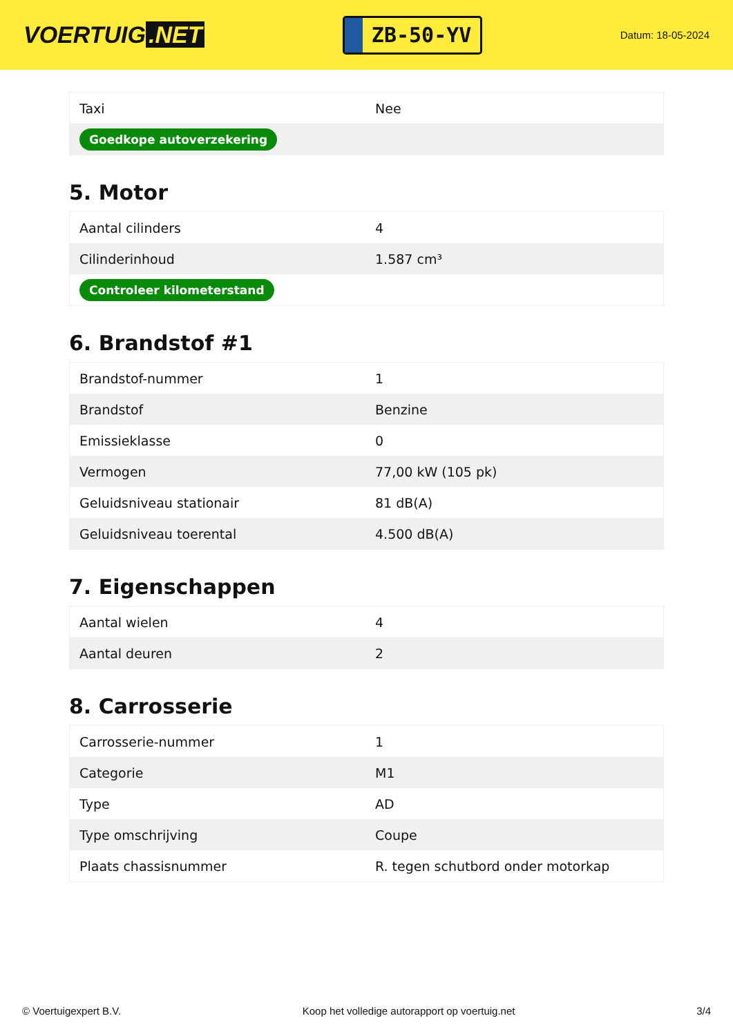VOERTUIG.NET
ZB-50-YV
Datum: 18-05-2024
| Taxi | Nee |
| Goedkope autoverzekering | |
5. Motor
| Aantal cilinders | 4 |
| Cilinderinhoud | 1.587 cm³ |
| Controleer kilometerstand | |
6. Brandstof #1
| Brandstof-nummer | 1 |
| Brandstof | Benzine |
| Emissieklasse | 0 |
| Vermogen | 77,00 kW (105 pk) |
| Geluidsniveau stationair | 81 dB(A) |
| Geluidsniveau toerental | 4.500 dB(A) |
7. Eigenschappen
| Aantal wielen | 4 |
| Aantal deuren | 2 |
8. Carrosserie
| Carrosserie-nummer | 1 |
| Categorie | M1 |
| Type | AD |
| Type omschrijving | Coupe |
| Plaats chassisnummer | R. tegen schutbord onder motorkap |
© Voertuigexpert B.V. Koop het volledige autorapport op voertuig.net 3/4